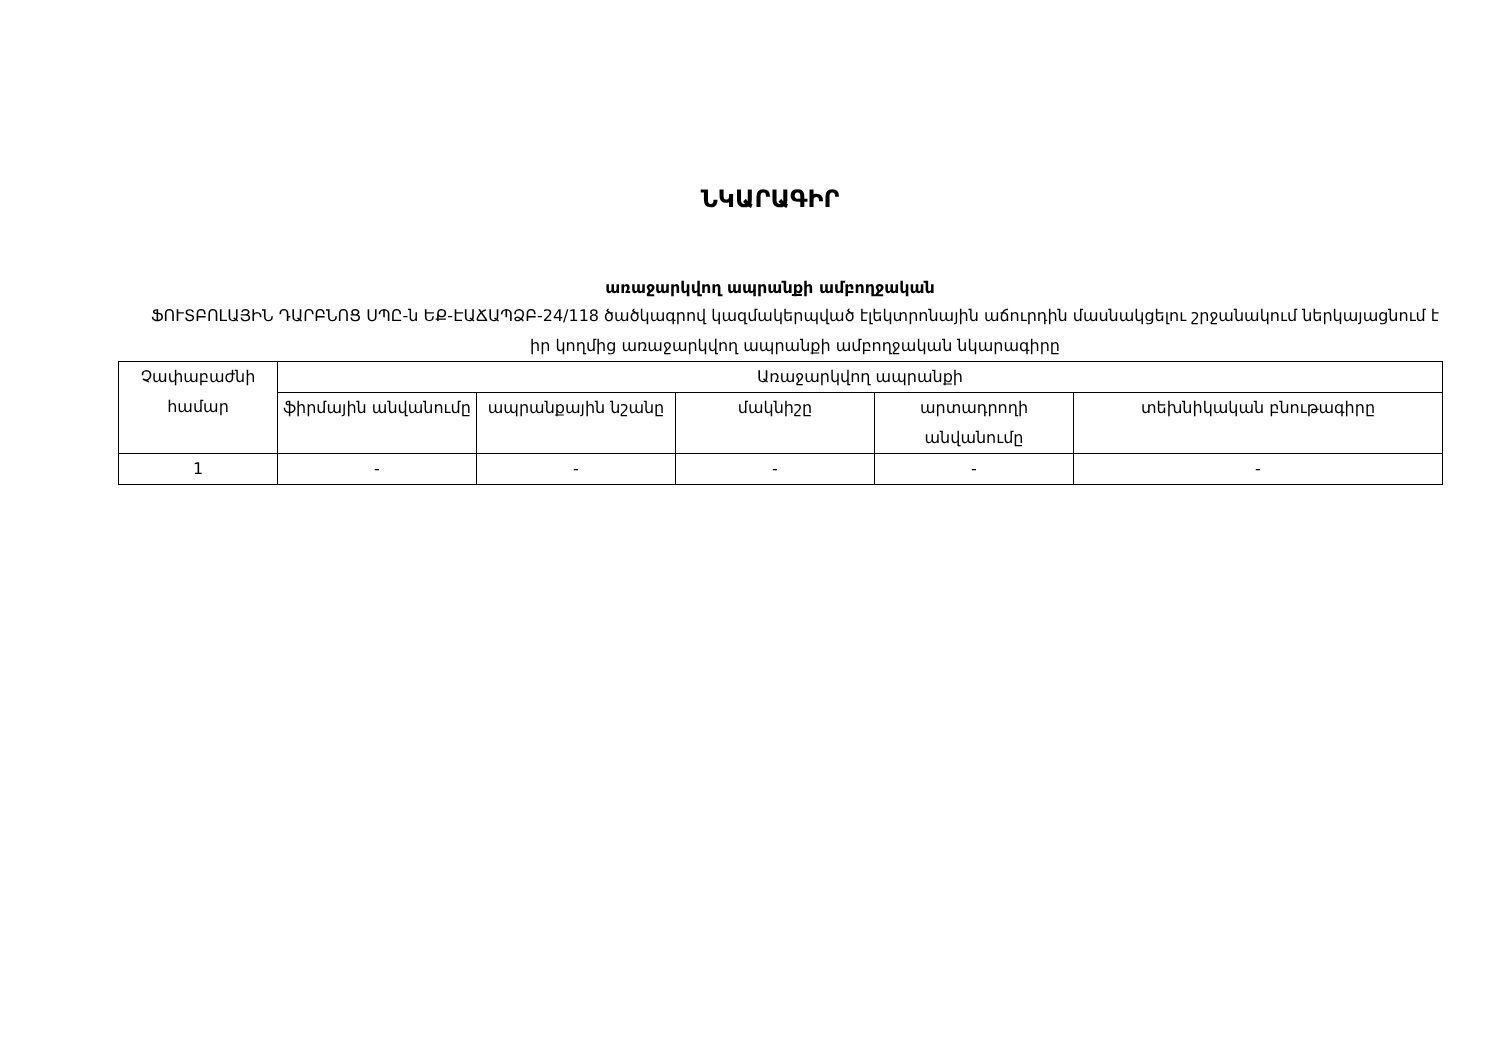ՆԿԱՐԱԳԻՐ
առաջարկվող ապրանքի ամբողջական
ՖՈՒՏԲՈԼԱՅԻՆ ԴԱՐԲՆՈՑ ՍՊԸ-ն ԵՔ-ԷԱՃԱՊՁԲ-24/118 ծածկագրով կազմակերպված էլեկտրոնային աճուրդին մասնակցելու շրջանակում ներկայացնում է իր կողմից առաջարկվող ապրանքի ամբողջական նկարագիրը
| Չափաբաժնի համար | Առաջարկվող ապրանքի | | | | |
| --- | --- | --- | --- | --- | --- |
| | ֆիրմային անվանումը | ապրանքային նշանը | մակնիշը | արտադրողի անվանումը | տեխնիկական բնութագիրը |
| 1 | - | - | - | - | - |